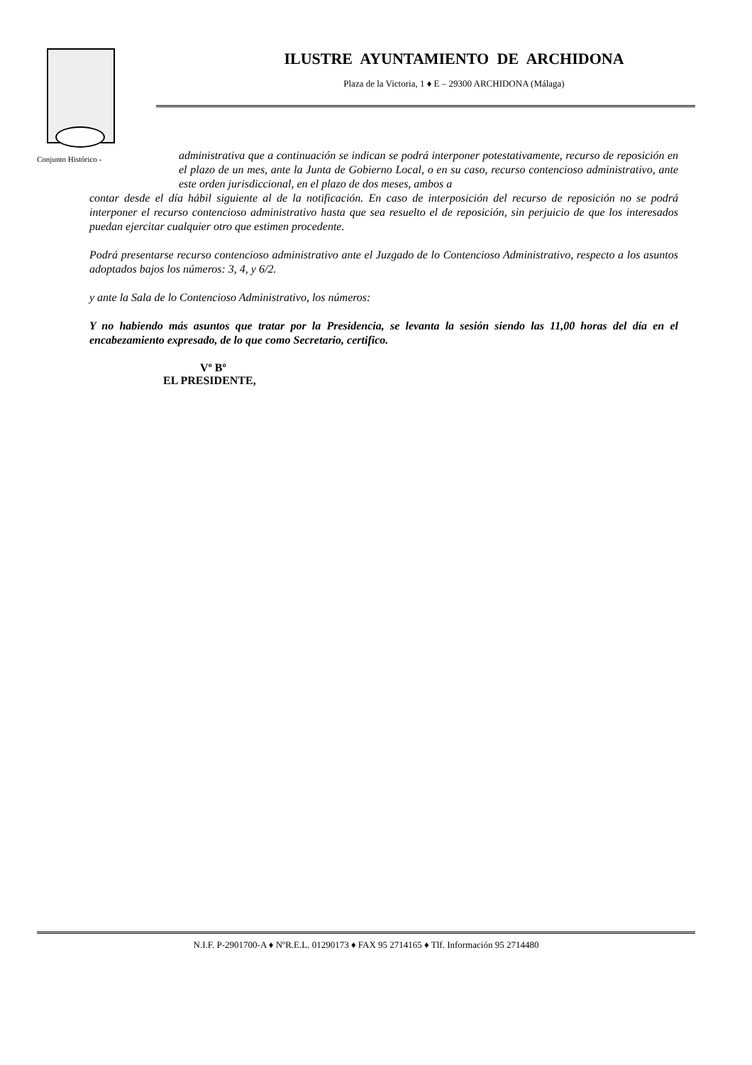ILUSTRE AYUNTAMIENTO DE ARCHIDONA
Plaza de la Victoria, 1 ♦ E – 29300 ARCHIDONA (Málaga)
Conjunto Histórico -
administrativa que a continuación se indican se podrá interponer potestativamente, recurso de reposición en el plazo de un mes, ante la Junta de Gobierno Local, o en su caso, recurso contencioso administrativo, ante este orden jurisdiccional, en el plazo de dos meses, ambos a
contar desde el día hábil siguiente al de la notificación. En caso de interposición del recurso de reposición no se podrá interponer el recurso contencioso administrativo hasta que sea resuelto el de reposición, sin perjuicio de que los interesados puedan ejercitar cualquier otro que estimen procedente.
Podrá presentarse recurso contencioso administrativo ante el Juzgado de lo Contencioso Administrativo, respecto a los asuntos adoptados bajos los números: 3, 4, y 6/2.
y ante la Sala de lo Contencioso Administrativo, los números:
Y no habiendo más asuntos que tratar por la Presidencia, se levanta la sesión siendo las 11,00 horas del día en el encabezamiento expresado, de lo que como Secretario, certifico.
Vº Bº
EL PRESIDENTE,
N.I.F. P-2901700-A ♦ NºR.E.L. 01290173 ♦ FAX 95 2714165 ♦ Tlf. Información 95 2714480